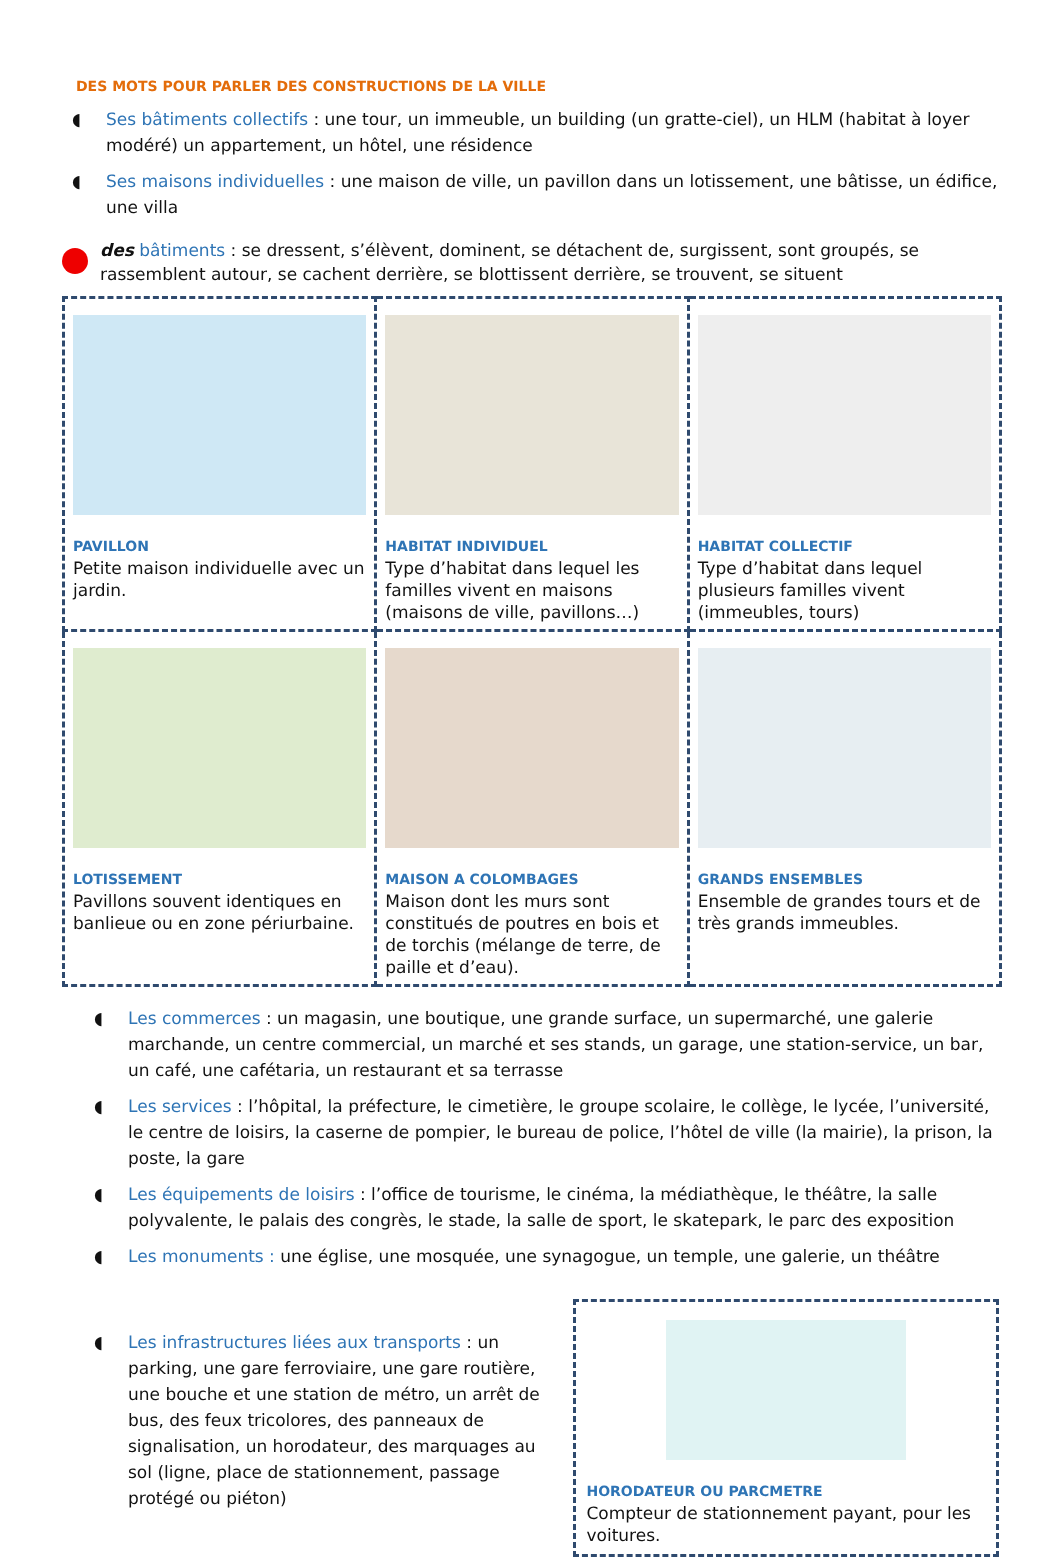DES MOTS POUR PARLER DES CONSTRUCTIONS DE LA VILLE
◖ Ses bâtiments collectifs : une tour, un immeuble, un building (un gratte-ciel), un HLM (habitat à loyer modéré) un appartement, un hôtel, une résidence
◖ Ses maisons individuelles : une maison de ville, un pavillon dans un lotissement, une bâtisse, un édifice, une villa
des bâtiments : se dressent, s’élèvent, dominent, se détachent de, surgissent, sont groupés, se rassemblent autour, se cachent derrière, se blottissent derrière, se trouvent, se situent
| PAVILLON Petite maison individuelle avec un jardin. | HABITAT INDIVIDUEL Type d’habitat dans lequel les familles vivent en maisons (maisons de ville, pavillons…) | HABITAT COLLECTIF Type d’habitat dans lequel plusieurs familles vivent (immeubles, tours) |
| LOTISSEMENT Pavillons souvent identiques en banlieue ou en zone périurbaine. | MAISON A COLOMBAGES Maison dont les murs sont constitués de poutres en bois et de torchis (mélange de terre, de paille et d’eau). | GRANDS ENSEMBLES Ensemble de grandes tours et de très grands immeubles. |
◖ Les commerces : un magasin, une boutique, une grande surface, un supermarché, une galerie marchande, un centre commercial, un marché et ses stands, un garage, une station-service, un bar, un café, une cafétaria, un restaurant et sa terrasse
◖ Les services : l’hôpital, la préfecture, le cimetière, le groupe scolaire, le collège, le lycée, l’université, le centre de loisirs, la caserne de pompier, le bureau de police, l’hôtel de ville (la mairie), la prison, la poste, la gare
◖ Les équipements de loisirs : l’office de tourisme, le cinéma, la médiathèque, le théâtre, la salle polyvalente, le palais des congrès, le stade, la salle de sport, le skatepark, le parc des exposition
◖ Les monuments : une église, une mosquée, une synagogue, un temple, une galerie, un théâtre
◖ Les infrastructures liées aux transports : un parking, une gare ferroviaire, une gare routière, une bouche et une station de métro, un arrêt de bus, des feux tricolores, des panneaux de signalisation, un horodateur, des marquages au sol (ligne, place de stationnement, passage protégé ou piéton)
HORODATEUR OU PARCMETRE
Compteur de stationnement payant, pour les voitures.